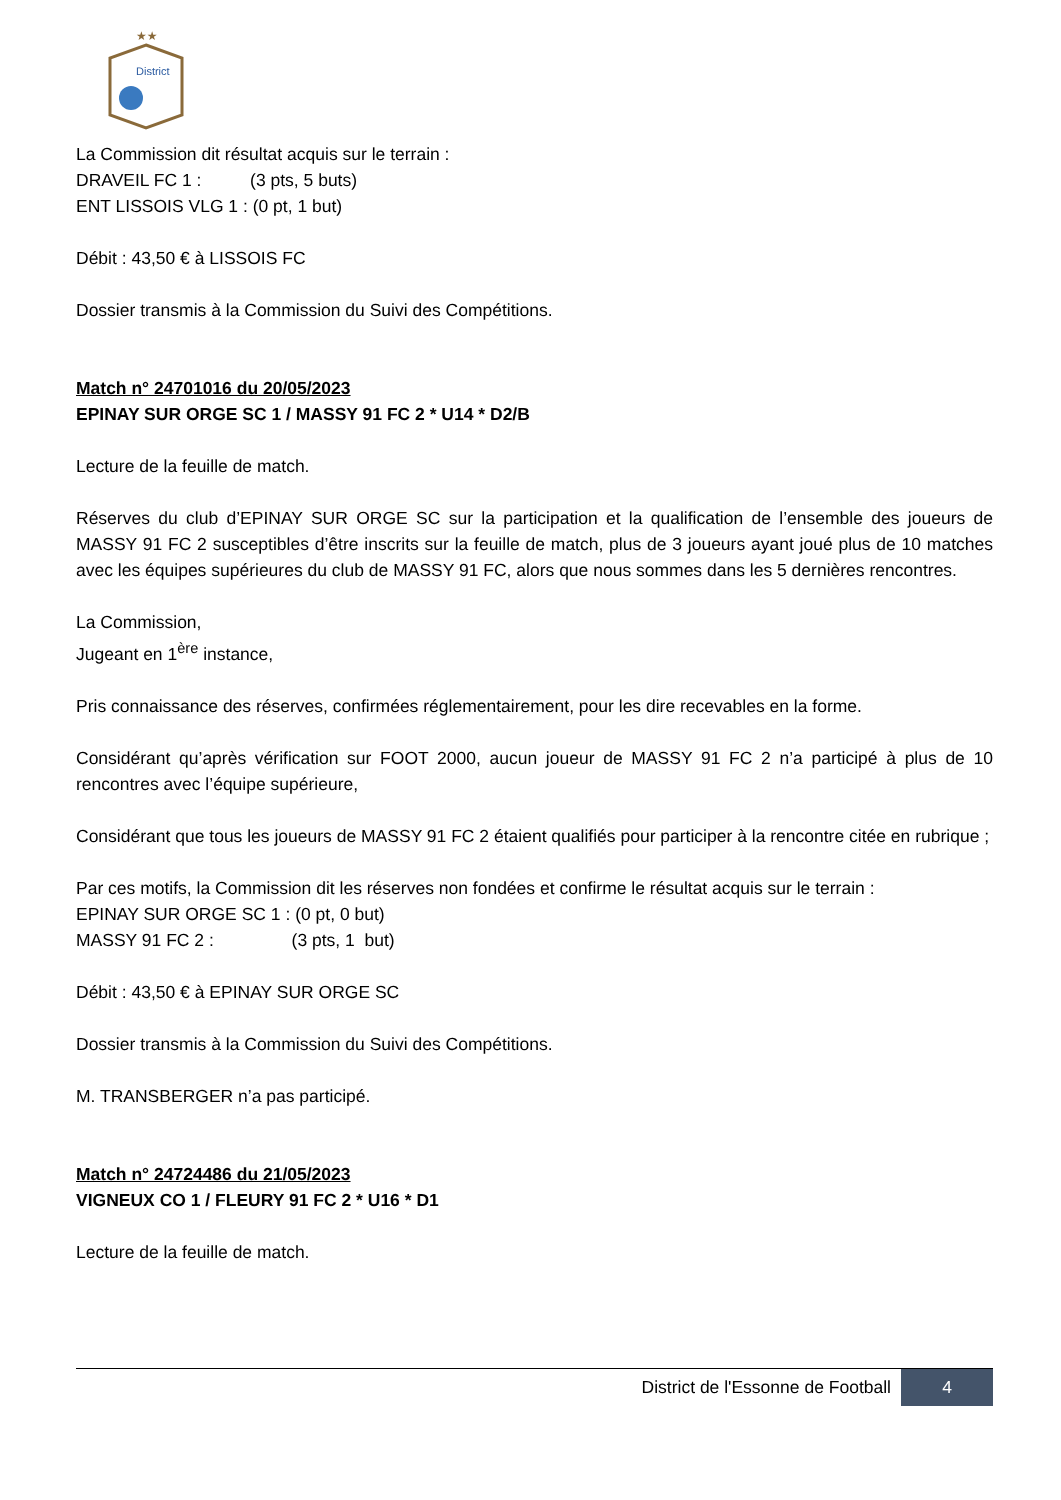★★
District
La Commission dit résultat acquis sur le terrain :
DRAVEIL FC 1 : (3 pts, 5 buts)
ENT LISSOIS VLG 1 : (0 pt, 1 but)
Débit : 43,50 € à LISSOIS FC
Dossier transmis à la Commission du Suivi des Compétitions.
Match n° 24701016 du 20/05/2023
EPINAY SUR ORGE SC 1 / MASSY 91 FC 2 * U14 * D2/B
Lecture de la feuille de match.
Réserves du club d’EPINAY SUR ORGE SC sur la participation et la qualification de l’ensemble des joueurs de MASSY 91 FC 2 susceptibles d’être inscrits sur la feuille de match, plus de 3 joueurs ayant joué plus de 10 matches avec les équipes supérieures du club de MASSY 91 FC, alors que nous sommes dans les 5 dernières rencontres.
La Commission,
Jugeant en 1<sup>ère</sup> instance,
Pris connaissance des réserves, confirmées réglementairement, pour les dire recevables en la forme.
Considérant qu’après vérification sur FOOT 2000, aucun joueur de MASSY 91 FC 2 n’a participé à plus de 10 rencontres avec l’équipe supérieure,
Considérant que tous les joueurs de MASSY 91 FC 2 étaient qualifiés pour participer à la rencontre citée en rubrique ;
Par ces motifs, la Commission dit les réserves non fondées et confirme le résultat acquis sur le terrain :
EPINAY SUR ORGE SC 1 : (0 pt, 0 but)
MASSY 91 FC 2 : (3 pts, 1 but)
Débit : 43,50 € à EPINAY SUR ORGE SC
Dossier transmis à la Commission du Suivi des Compétitions.
M. TRANSBERGER n’a pas participé.
Match n° 24724486 du 21/05/2023
VIGNEUX CO 1 / FLEURY 91 FC 2 * U16 * D1
Lecture de la feuille de match.
District de l'Essonne de Football
4